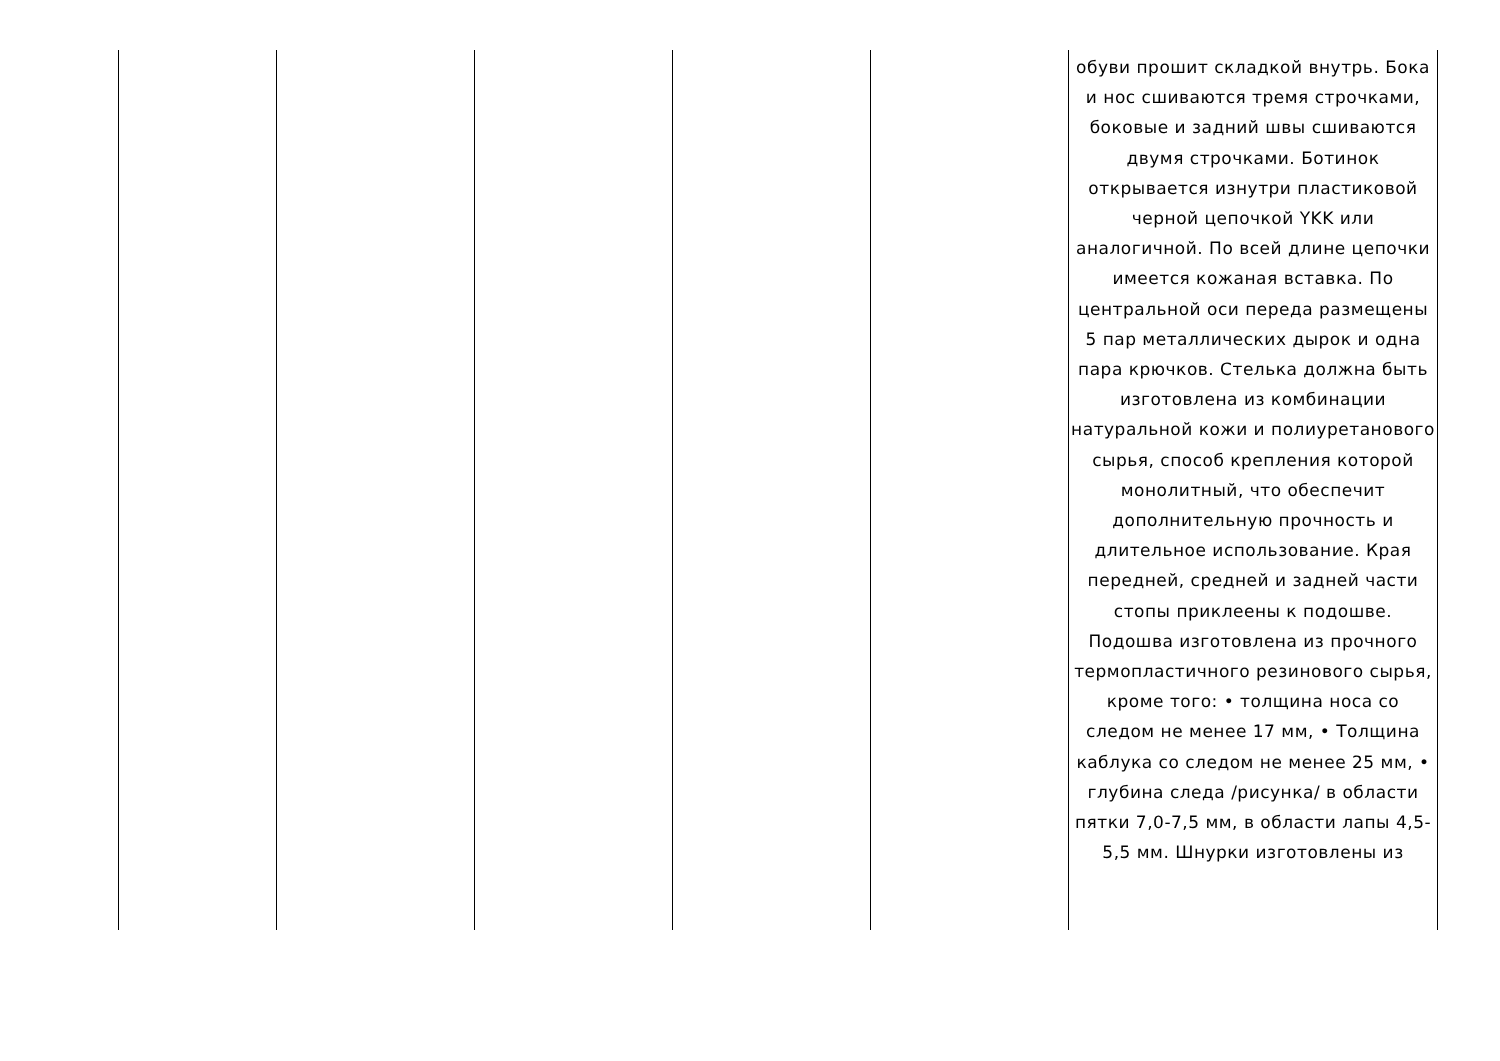| | | | | | обуви прошит складкой внутрь. Бока и нос сшиваются тремя строчками, боковые и задний швы сшиваются двумя строчками. Ботинок открывается изнутри пластиковой черной цепочкой YKK или аналогичной. По всей длине цепочки имеется кожаная вставка. По центральной оси переда размещены 5 пар металлических дырок и одна пара крючков. Стелька должна быть изготовлена из комбинации натуральной кожи и полиуретанового сырья, способ крепления которой монолитный, что обеспечит дополнительную прочность и длительное использование. Края передней, средней и задней части стопы приклеены к подошве. Подошва изготовлена из прочного термопластичного резинового сырья, кроме того: • толщина носа со следом не менее 17 мм, • Толщина каблука со следом не менее 25 мм, • глубина следа /рисунка/ в области пятки 7,0-7,5 мм, в области лапы 4,5-5,5 мм. Шнурки изготовлены из |